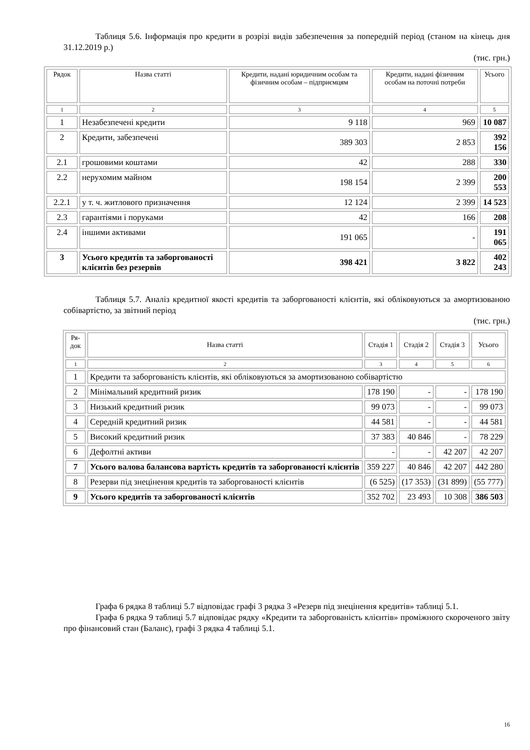Таблиця 5.6. Інформація про кредити в розрізі видів забезпечення за попередній період (станом на кінець дня 31.12.2019 р.)
(тис. грн.)
| Рядок | Назва статті | Кредити, надані юридичним особам та фізичним особам – підприємцям | Кредити, надані фізичним особам на поточні потреби | Усього |
| --- | --- | --- | --- | --- |
| 1 | 2 | 3 | 4 | 5 |
| 1 | Незабезпечені кредити | 9 118 | 969 | 10 087 |
| 2 | Кредити, забезпечені | 389 303 | 2 853 | 392 156 |
| 2.1 | грошовими коштами | 42 | 288 | 330 |
| 2.2 | нерухомим майном | 198 154 | 2 399 | 200 553 |
| 2.2.1 | у т. ч. житлового призначення | 12 124 | 2 399 | 14 523 |
| 2.3 | гарантіями і поруками | 42 | 166 | 208 |
| 2.4 | іншими активами | 191 065 | - | 191 065 |
| 3 | Усього кредитів та заборгованості клієнтів без резервів | 398 421 | 3 822 | 402 243 |
Таблиця 5.7. Аналіз кредитної якості кредитів та заборгованості клієнтів, які обліковуються за амортизованою собівартістю, за звітний період
(тис. грн.)
| Ря- док | Назва статті | Стадія 1 | Стадія 2 | Стадія 3 | Усього |
| --- | --- | --- | --- | --- | --- |
| 1 | 2 | 3 | 4 | 5 | 6 |
| 1 | Кредити та заборгованість клієнтів, які обліковуються за амортизованою собівартістю | | | | |
| 2 | Мінімальний кредитний ризик | 178 190 | - | - | 178 190 |
| 3 | Низький кредитний ризик | 99 073 | - | - | 99 073 |
| 4 | Середній кредитний ризик | 44 581 | - | - | 44 581 |
| 5 | Високий кредитний ризик | 37 383 | 40 846 | - | 78 229 |
| 6 | Дефолтні активи | - | - | 42 207 | 42 207 |
| 7 | Усього валова балансова вартість кредитів та заборгованості клієнтів | 359 227 | 40 846 | 42 207 | 442 280 |
| 8 | Резерви під знецінення кредитів та заборгованості клієнтів | (6 525) | (17 353) | (31 899) | (55 777) |
| 9 | Усього кредитів та заборгованості клієнтів | 352 702 | 23 493 | 10 308 | 386 503 |
Графа 6 рядка 8 таблиці 5.7 відповідає графі 3 рядка 3 «Резерв під знецінення кредитів» таблиці 5.1.
Графа 6 рядка 9 таблиці 5.7 відповідає рядку «Кредити та заборгованість клієнтів» проміжного скороченого звіту про фінансовий стан (Баланс), графі 3 рядка 4 таблиці 5.1.
16